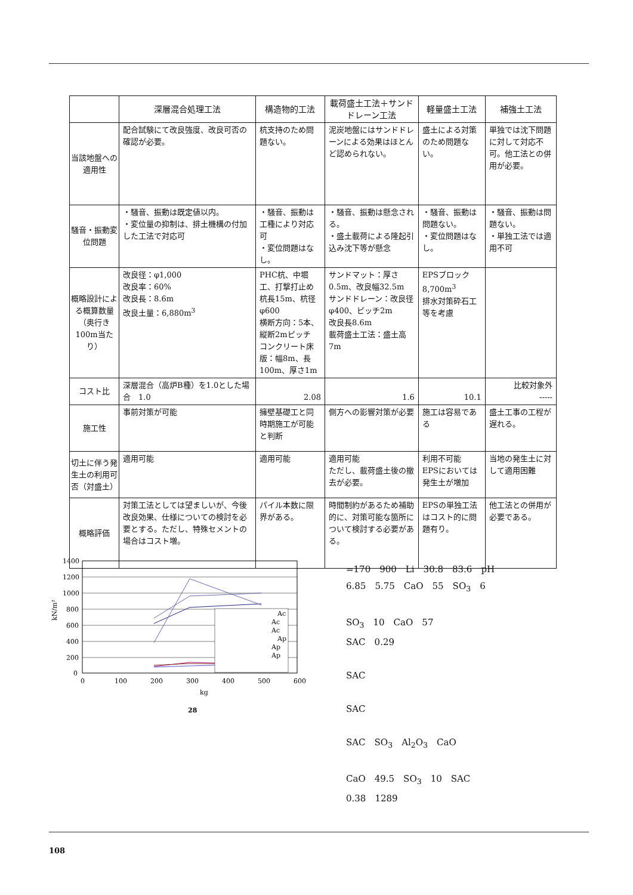| | 深層混合処理工法 | 構造物的工法 | 載荷盛土工法＋サンドドレーン工法 | 軽量盛土工法 | 補強土工法 |
| --- | --- | --- | --- | --- | --- |
| 当該地盤への適用性 | 配合試験にて改良強度、改良可否の確認が必要。 | 杭支持のため問題ない。 | 泥炭地盤にはサンドドレーンによる効果はほとんど認められない。 | 盛土による対策のため問題ない。 | 単独では沈下問題に対して対応不可。他工法との併用が必要。 |
| 騒音・振動変位問題 | ・騒音、振動は既定値以内。 ・変位量の抑制は、排土機構の付加した工法で対応可 | ・騒音、振動は工種により対応可 ・変位問題はなし。 | ・騒音、振動は懸念される。 ・盛土載荷による隆起引込み沈下等が懸念 | ・騒音、振動は問題ない。 ・変位問題はなし。 | ・騒音、振動は問題ない。 ・単独工法では適用不可 |
| 概略設計による概算数量（奥行き100m当たり） | 改良径：φ1,000 改良率：60% 改良長：8.6m 改良土量：6,880m<sup>3</sup> | PHC杭、中堀工、打撃打止め 杭長15m、杭径φ600 横断方向：5本、縦断2mピッチ コンクリート床版：幅8m、長100m、厚さ1m | サンドマット：厚さ0.5m、改良幅32.5m サンドドレーン：改良径φ400、ピッチ2m 改良長8.6m 載荷盛土工法：盛土高7m | EPSブロック8,700m<sup>3</sup> 排水対策砕石工等を考慮 | |
| コスト比 | 深層混合（高炉B種）を1.0とした場合 1.0 | 2.08 | 1.6 | 10.1 | 比較対象外 ----- |
| 施工性 | 事前対策が可能 | 擁壁基礎工と同時期施工が可能と判断 | 側方への影響対策が必要 | 施工は容易である | 盛土工事の工程が遅れる。 |
| 切土に伴う発生土の利用可否（対盛土） | 適用可能 | 適用可能 | 適用可能 ただし、載荷盛土後の撤去が必要。 | 利用不可能 EPSにおいては発生土が増加 | 当地の発生土に対して適用困難 |
| 概略評価 | 対策工法としては望ましいが、今後改良効果、仕様についての検討を必要とする。ただし、特殊セメントの場合はコスト増。 | パイル本数に限界がある。 | 時間制約があるため補助的に、対策可能な箇所について検討する必要がある。 | EPSの単独工法はコスト的に問題有り。 | 他工法との併用が必要である。 |
1400
1200
1000
800
600
400
200
0
0
100
200
300
400
500
600
kg
28
kN/m²
Ac
Ac
Ac
Ap
Ap
Ap
=170　900　Li　30.8　83.6　pH
6.85　5.75　CaO　55　SO<sub>3</sub>　6
SO<sub>3</sub>　10　CaO　57
SAC　0.29
SAC
SAC
SAC　SO<sub>3</sub>　Al<sub>2</sub>O<sub>3</sub>　CaO
CaO　49.5　SO<sub>3</sub>　10　SAC
0.38　1289
108